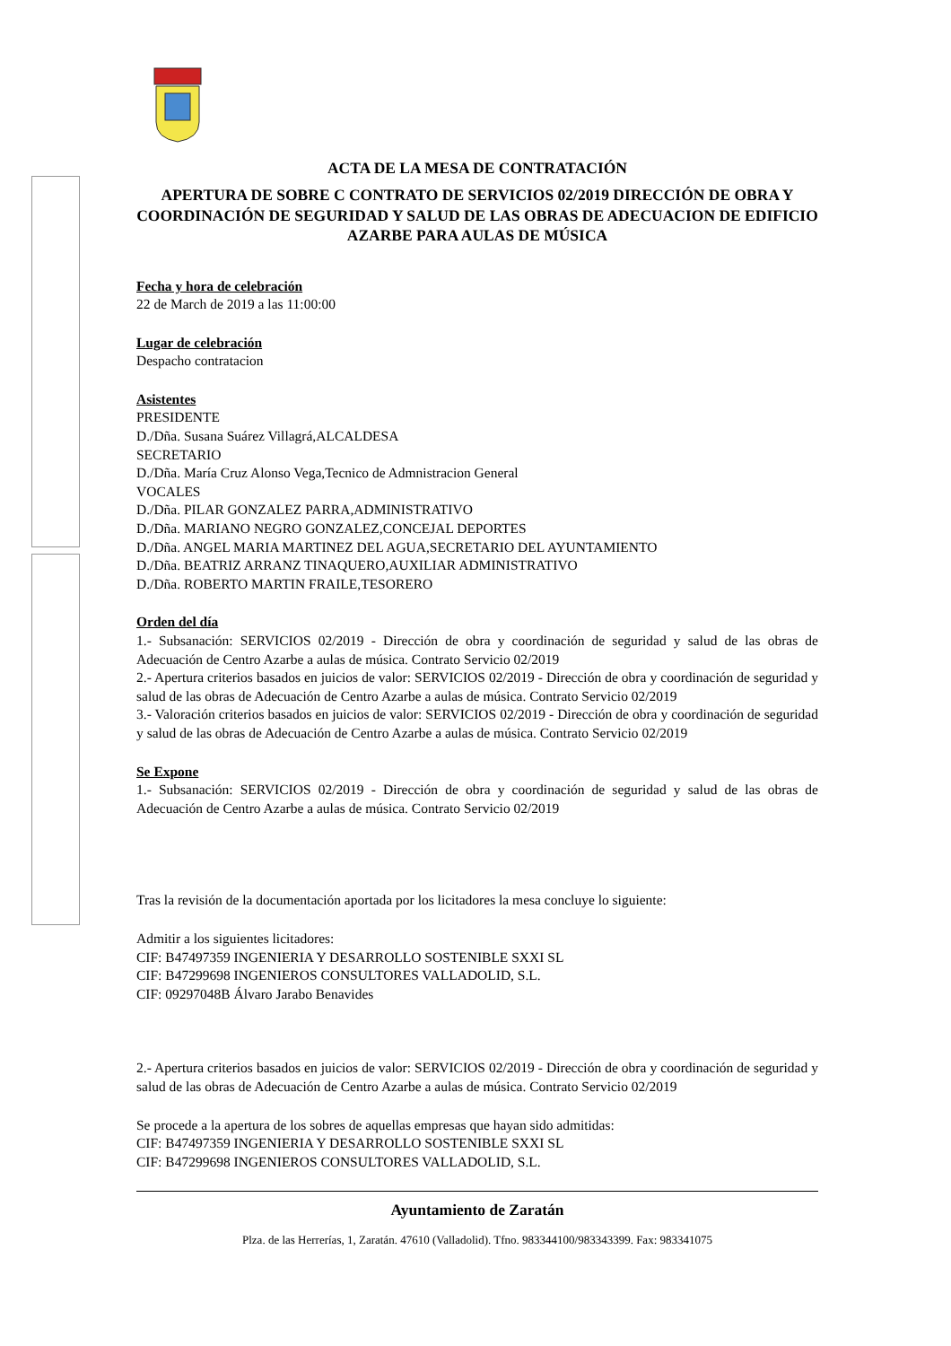ACTA DE LA MESA DE CONTRATACIÓN
APERTURA DE SOBRE C CONTRATO DE SERVICIOS 02/2019 DIRECCIÓN DE OBRA Y COORDINACIÓN DE SEGURIDAD Y SALUD DE LAS OBRAS DE ADECUACION DE EDIFICIO AZARBE PARA AULAS DE MÚSICA
Fecha y hora de celebración
22 de March de 2019 a las 11:00:00
Lugar de celebración
Despacho contratacion
Asistentes
PRESIDENTE
D./Dña. Susana Suárez Villagrá,ALCALDESA
SECRETARIO
D./Dña. María Cruz Alonso Vega,Tecnico de Admnistracion General
VOCALES
D./Dña. PILAR GONZALEZ PARRA,ADMINISTRATIVO
D./Dña. MARIANO NEGRO GONZALEZ,CONCEJAL DEPORTES
D./Dña. ANGEL MARIA MARTINEZ DEL AGUA,SECRETARIO DEL AYUNTAMIENTO
D./Dña. BEATRIZ ARRANZ TINAQUERO,AUXILIAR ADMINISTRATIVO
D./Dña. ROBERTO MARTIN FRAILE,TESORERO
Orden del día
1.- Subsanación: SERVICIOS 02/2019 - Dirección de obra y coordinación de seguridad y salud de las obras de Adecuación de Centro Azarbe a aulas de música. Contrato Servicio 02/2019
2.- Apertura criterios basados en juicios de valor: SERVICIOS 02/2019 - Dirección de obra y coordinación de seguridad y salud de las obras de Adecuación de Centro Azarbe a aulas de música. Contrato Servicio 02/2019
3.- Valoración criterios basados en juicios de valor: SERVICIOS 02/2019 - Dirección de obra y coordinación de seguridad y salud de las obras de Adecuación de Centro Azarbe a aulas de música. Contrato Servicio 02/2019
Se Expone
1.- Subsanación: SERVICIOS 02/2019 - Dirección de obra y coordinación de seguridad y salud de las obras de Adecuación de Centro Azarbe a aulas de música. Contrato Servicio 02/2019
Tras la revisión de la documentación aportada por los licitadores la mesa concluye lo siguiente:
Admitir a los siguientes licitadores:
CIF: B47497359 INGENIERIA Y DESARROLLO SOSTENIBLE SXXI SL
CIF: B47299698 INGENIEROS CONSULTORES VALLADOLID, S.L.
CIF: 09297048B Álvaro Jarabo Benavides
2.- Apertura criterios basados en juicios de valor: SERVICIOS 02/2019 - Dirección de obra y coordinación de seguridad y salud de las obras de Adecuación de Centro Azarbe a aulas de música. Contrato Servicio 02/2019
Se procede a la apertura de los sobres de aquellas empresas que hayan sido admitidas:
CIF: B47497359 INGENIERIA Y DESARROLLO SOSTENIBLE SXXI SL
CIF: B47299698 INGENIEROS CONSULTORES VALLADOLID, S.L.
Ayuntamiento de Zaratán
Plza. de las Herrerías, 1, Zaratán. 47610 (Valladolid). Tfno. 983344100/983343399. Fax: 983341075